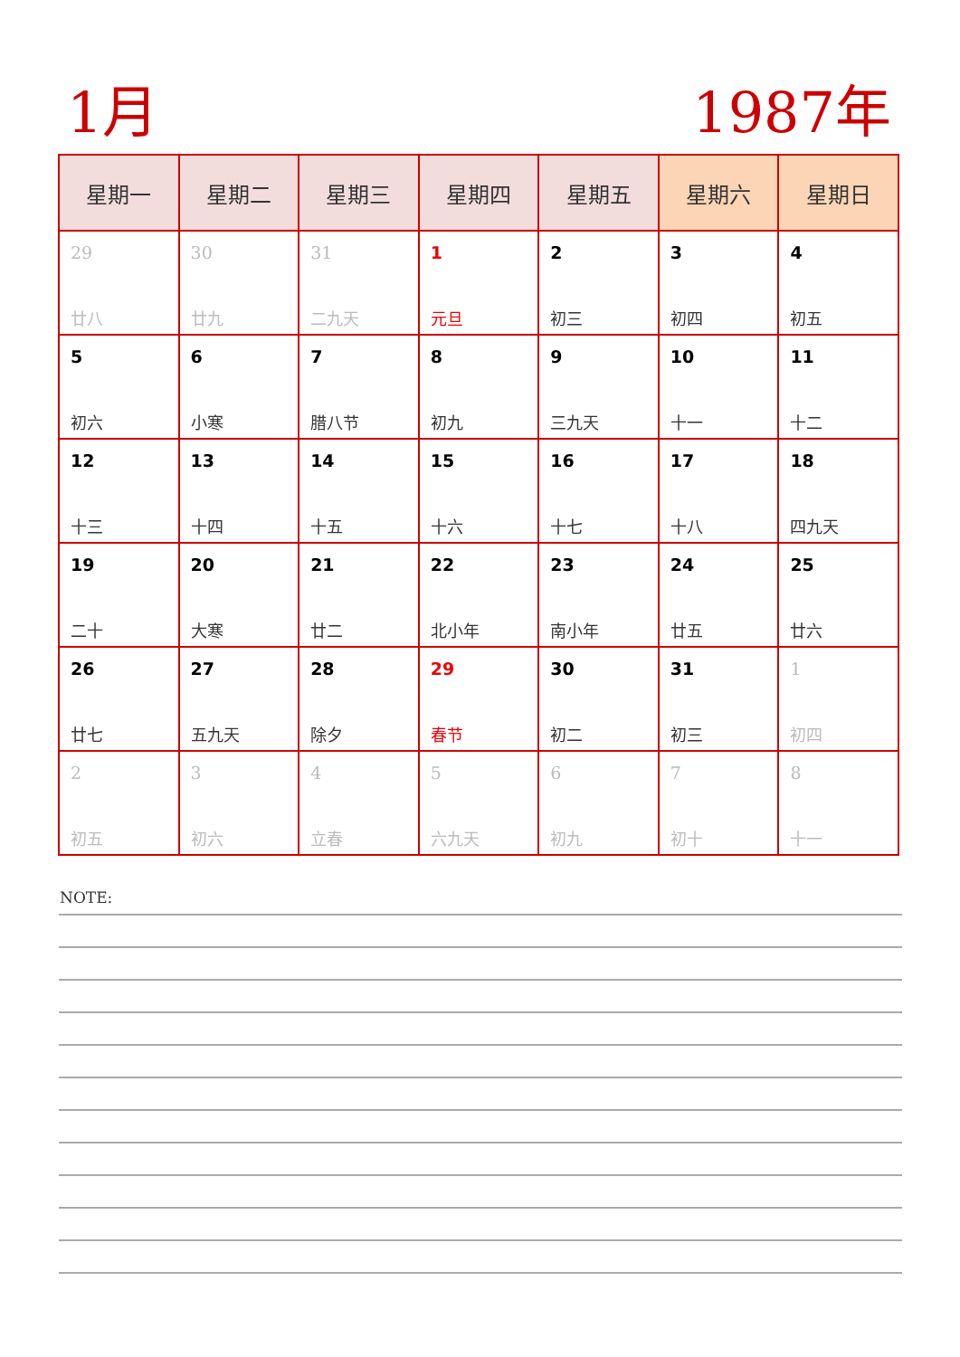1月 1987年
| 星期一 | 星期二 | 星期三 | 星期四 | 星期五 | 星期六 | 星期日 |
| --- | --- | --- | --- | --- | --- | --- |
| 29 廿八 | 30 廿九 | 31 二九天 | 1 元旦 | 2 初三 | 3 初四 | 4 初五 |
| 5 初六 | 6 小寒 | 7 腊八节 | 8 初九 | 9 三九天 | 10 十一 | 11 十二 |
| 12 十三 | 13 十四 | 14 十五 | 15 十六 | 16 十七 | 17 十八 | 18 四九天 |
| 19 二十 | 20 大寒 | 21 廿二 | 22 北小年 | 23 南小年 | 24 廿五 | 25 廿六 |
| 26 廿七 | 27 五九天 | 28 除夕 | 29 春节 | 30 初二 | 31 初三 | 1 初四 |
| 2 初五 | 3 初六 | 4 立春 | 5 六九天 | 6 初九 | 7 初十 | 8 十一 |
NOTE: